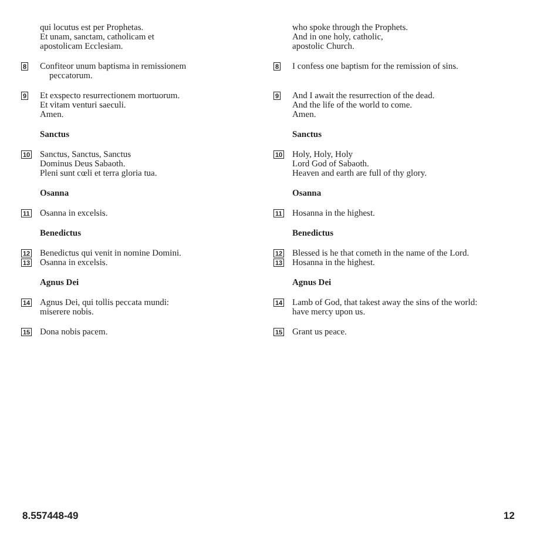qui locutus est per Prophetas.
Et unam, sanctam, catholicam et
apostolicam Ecclesiam.
8
Confiteor unum baptisma in remissionem
peccatorum.
9
Et exspecto resurrectionem mortuorum.
Et vitam venturi saeculi.
Amen.
Sanctus
10
Sanctus, Sanctus, Sanctus
Dominus Deus Sabaoth.
Pleni sunt cœli et terra gloria tua.
Osanna
11
Osanna in excelsis.
Benedictus
12
Benedictus qui venit in nomine Domini.
13
Osanna in excelsis.
Agnus Dei
14
Agnus Dei, qui tollis peccata mundi:
miserere nobis.
15
Dona nobis pacem.
who spoke through the Prophets.
And in one holy, catholic,
apostolic Church.
8
I confess one baptism for the remission of sins.
9
And I await the resurrection of the dead.
And the life of the world to come.
Amen.
Sanctus
10
Holy, Holy, Holy
Lord God of Sabaoth.
Heaven and earth are full of thy glory.
Osanna
11
Hosanna in the highest.
Benedictus
12
Blessed is he that cometh in the name of the Lord.
13
Hosanna in the highest.
Agnus Dei
14
Lamb of God, that takest away the sins of the world:
have mercy upon us.
15
Grant us peace.
8.557448-49 12